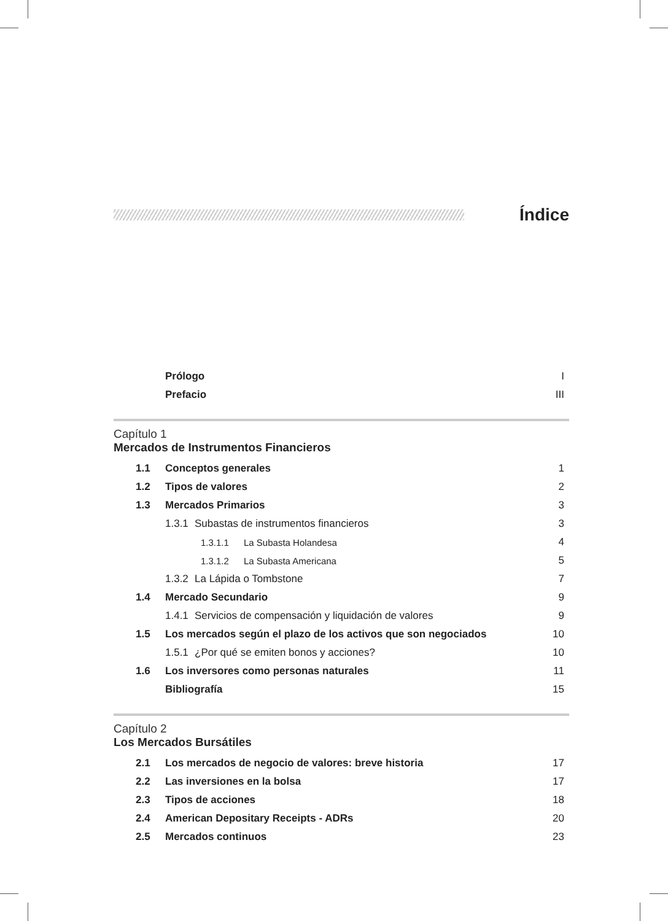Índice
Prólogo I
Prefacio III
Capítulo 1
Mercados de Instrumentos Financieros
1.1 Conceptos generales 1
1.2 Tipos de valores 2
1.3 Mercados Primarios 3
1.3.1 Subastas de instrumentos financieros 3
1.3.1.1 La Subasta Holandesa 4
1.3.1.2 La Subasta Americana 5
1.3.2 La Lápida o Tombstone 7
1.4 Mercado Secundario 9
1.4.1 Servicios de compensación y liquidación de valores 9
1.5 Los mercados según el plazo de los activos que son negociados 10
1.5.1 ¿Por qué se emiten bonos y acciones? 10
1.6 Los inversores como personas naturales 11
Bibliografía 15
Capítulo 2
Los Mercados Bursátiles
2.1 Los mercados de negocio de valores: breve historia 17
2.2 Las inversiones en la bolsa 17
2.3 Tipos de acciones 18
2.4 American Depositary Receipts - ADRs 20
2.5 Mercados continuos 23